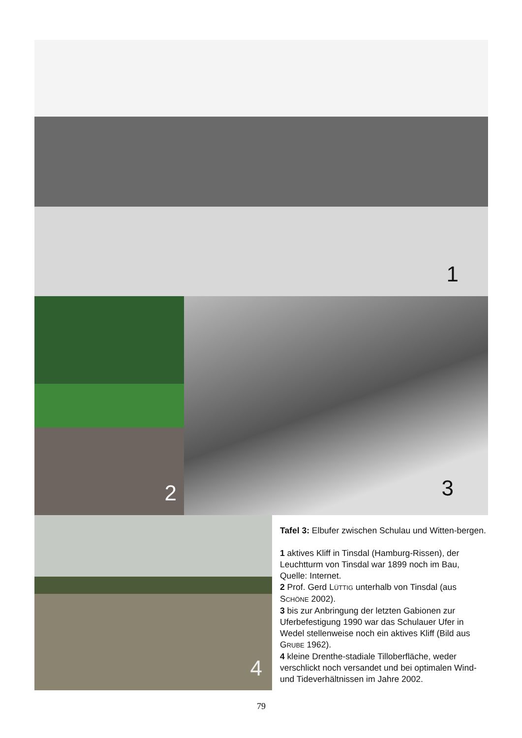1
2 3
4
Tafel 3: Elbufer zwischen Schulau und Witten-bergen.
1 aktives Kliff in Tinsdal (Hamburg-Rissen), der Leuchtturm von Tinsdal war 1899 noch im Bau, Quelle: Internet.
2 Prof. Gerd LÜTTIG unterhalb von Tinsdal (aus SCHÖNE 2002).
3 bis zur Anbringung der letzten Gabionen zur Uferbefestigung 1990 war das Schulauer Ufer in Wedel stellenweise noch ein aktives Kliff (Bild aus GRUBE 1962).
4 kleine Drenthe-stadiale Tilloberfläche, weder verschlickt noch versandet und bei optimalen Wind- und Tideverhältnissen im Jahre 2002.
79